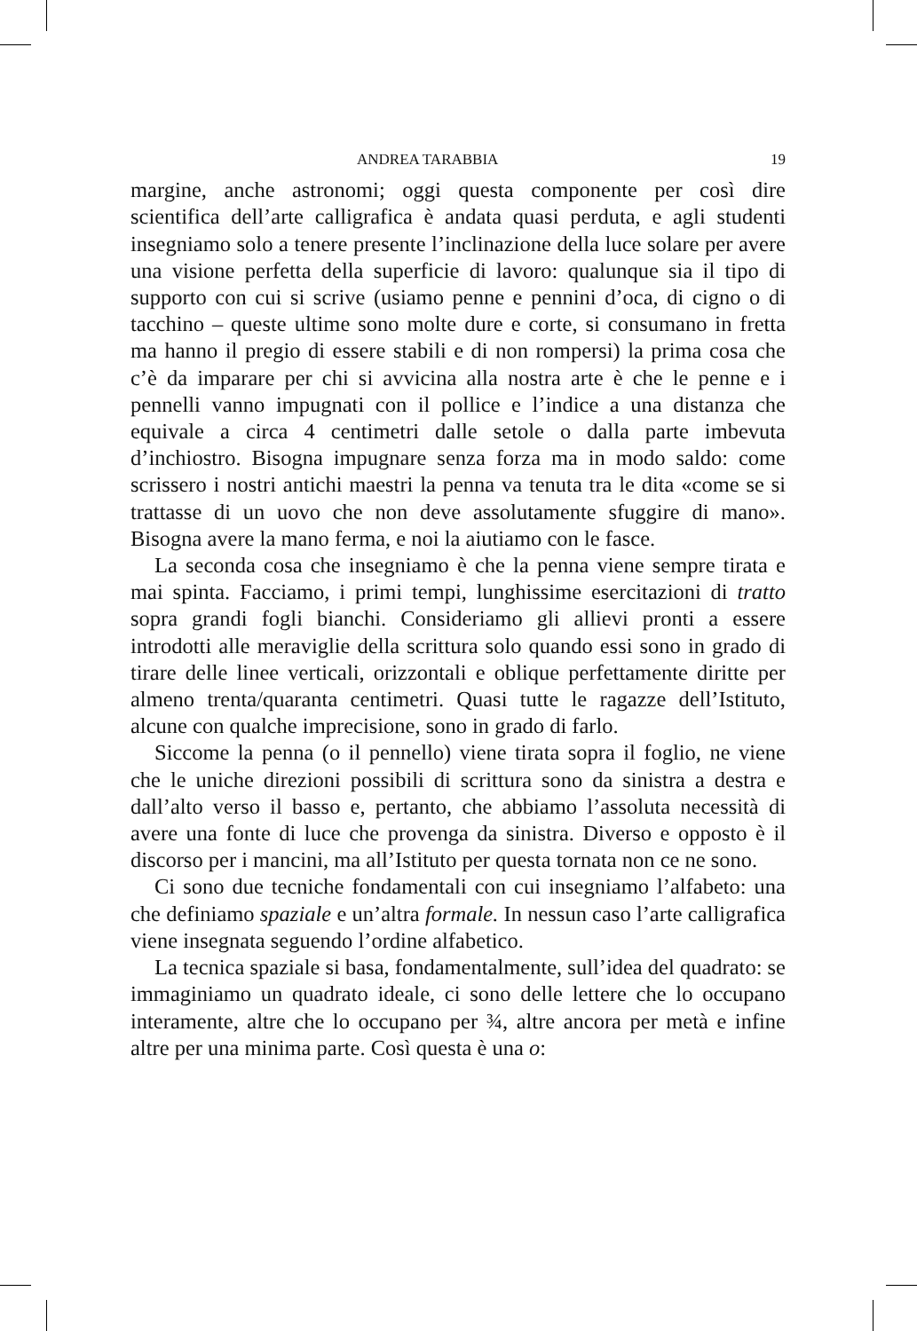ANDREA TARABBIA 19
margine, anche astronomi; oggi questa componente per così dire scientifica dell’arte calligrafica è andata quasi perduta, e agli studenti insegniamo solo a tenere presente l’inclinazione della luce solare per avere una visione perfetta della superficie di lavoro: qualunque sia il tipo di supporto con cui si scrive (usiamo penne e pennini d’oca, di cigno o di tacchino – queste ultime sono molte dure e corte, si consumano in fretta ma hanno il pregio di essere stabili e di non rompersi) la prima cosa che c’è da imparare per chi si avvicina alla nostra arte è che le penne e i pennelli vanno impugnati con il pollice e l’indice a una distanza che equivale a circa 4 centimetri dalle setole o dalla parte imbevuta d’inchiostro. Bisogna impugnare senza forza ma in modo saldo: come scrissero i nostri antichi maestri la penna va tenuta tra le dita «come se si trattasse di un uovo che non deve assolutamente sfuggire di mano». Bisogna avere la mano ferma, e noi la aiutiamo con le fasce.
La seconda cosa che insegniamo è che la penna viene sempre tirata e mai spinta. Facciamo, i primi tempi, lunghissime esercitazioni di tratto sopra grandi fogli bianchi. Consideriamo gli allievi pronti a essere introdotti alle meraviglie della scrittura solo quando essi sono in grado di tirare delle linee verticali, orizzontali e oblique perfettamente diritte per almeno trenta/quaranta centimetri. Quasi tutte le ragazze dell’Istituto, alcune con qualche imprecisione, sono in grado di farlo.
Siccome la penna (o il pennello) viene tirata sopra il foglio, ne viene che le uniche direzioni possibili di scrittura sono da sinistra a destra e dall’alto verso il basso e, pertanto, che abbiamo l’assoluta necessità di avere una fonte di luce che provenga da sinistra. Diverso e opposto è il discorso per i mancini, ma all’Istituto per questa tornata non ce ne sono.
Ci sono due tecniche fondamentali con cui insegniamo l’alfabeto: una che definiamo spaziale e un’altra formale. In nessun caso l’arte calligrafica viene insegnata seguendo l’ordine alfabetico.
La tecnica spaziale si basa, fondamentalmente, sull’idea del quadrato: se immaginiamo un quadrato ideale, ci sono delle lettere che lo occupano interamente, altre che lo occupano per ¾, altre ancora per metà e infine altre per una minima parte. Così questa è una o: